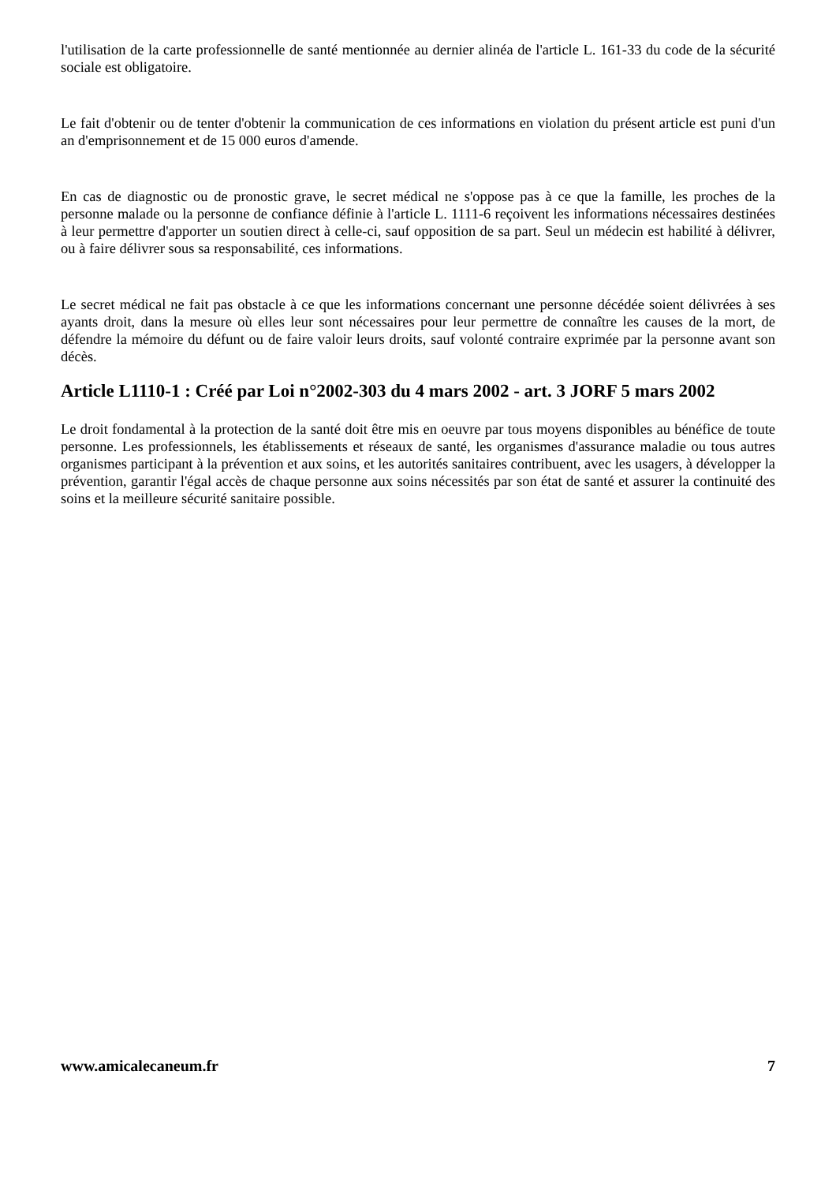l'utilisation de la carte professionnelle de santé mentionnée au dernier alinéa de l'article L. 161-33 du code de la sécurité sociale est obligatoire.
Le fait d'obtenir ou de tenter d'obtenir la communication de ces informations en violation du présent article est puni d'un an d'emprisonnement et de 15 000 euros d'amende.
En cas de diagnostic ou de pronostic grave, le secret médical ne s'oppose pas à ce que la famille, les proches de la personne malade ou la personne de confiance définie à l'article L. 1111-6 reçoivent les informations nécessaires destinées à leur permettre d'apporter un soutien direct à celle-ci, sauf opposition de sa part. Seul un médecin est habilité à délivrer, ou à faire délivrer sous sa responsabilité, ces informations.
Le secret médical ne fait pas obstacle à ce que les informations concernant une personne décédée soient délivrées à ses ayants droit, dans la mesure où elles leur sont nécessaires pour leur permettre de connaître les causes de la mort, de défendre la mémoire du défunt ou de faire valoir leurs droits, sauf volonté contraire exprimée par la personne avant son décès.
Article L1110-1 : Créé par Loi n°2002-303 du 4 mars 2002 - art. 3 JORF 5 mars 2002
Le droit fondamental à la protection de la santé doit être mis en oeuvre par tous moyens disponibles au bénéfice de toute personne. Les professionnels, les établissements et réseaux de santé, les organismes d'assurance maladie ou tous autres organismes participant à la prévention et aux soins, et les autorités sanitaires contribuent, avec les usagers, à développer la prévention, garantir l'égal accès de chaque personne aux soins nécessités par son état de santé et assurer la continuité des soins et la meilleure sécurité sanitaire possible.
www.amicalecaneum.fr 7